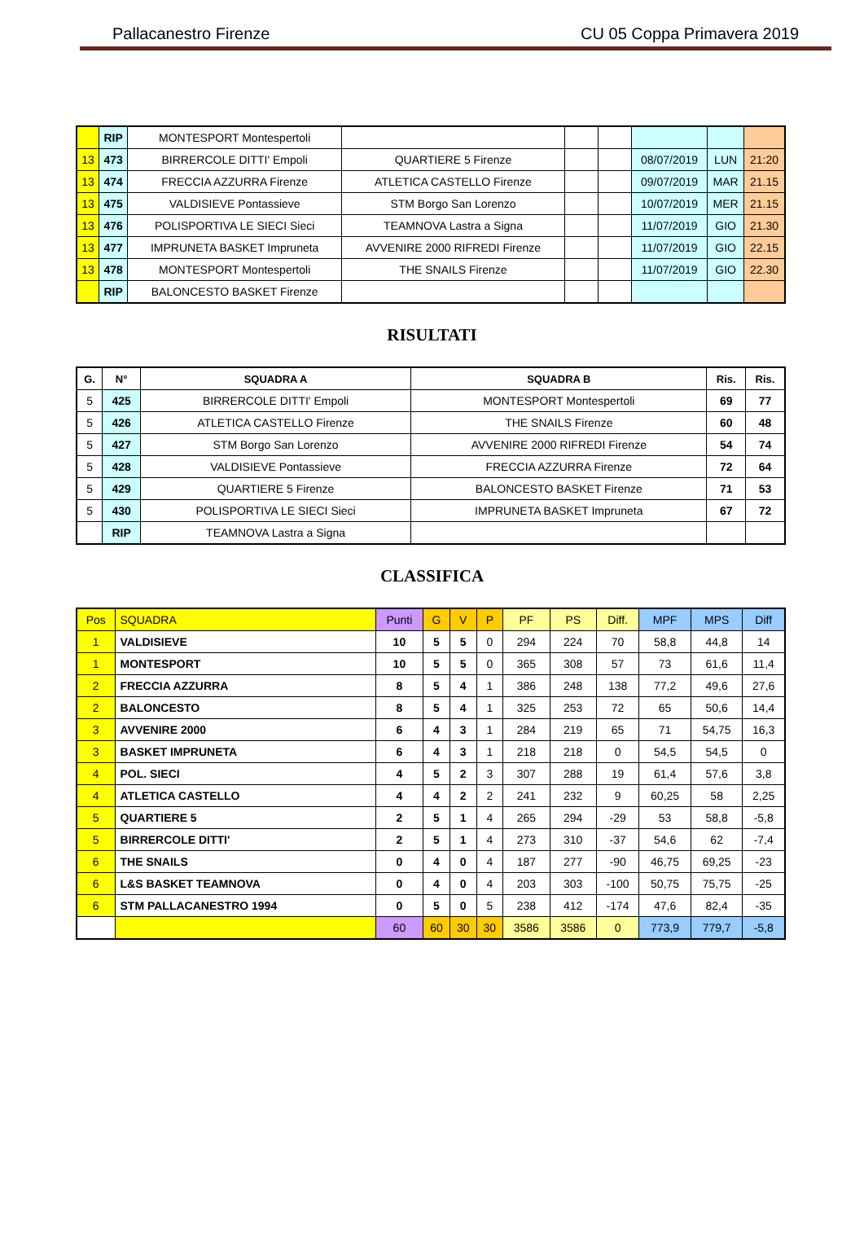Pallacanestro Firenze CU 05 Coppa Primavera 2019
| | RIP | MONTESPORT Montespertoli | | | | | | |
| 13 | 473 | BIRRERCOLE DITTI' Empoli | QUARTIERE 5 Firenze | | | 08/07/2019 | LUN | 21:20 |
| 13 | 474 | FRECCIA AZZURRA Firenze | ATLETICA CASTELLO Firenze | | | 09/07/2019 | MAR | 21.15 |
| 13 | 475 | VALDISIEVE Pontassieve | STM Borgo San Lorenzo | | | 10/07/2019 | MER | 21.15 |
| 13 | 476 | POLISPORTIVA LE SIECI Sieci | TEAMNOVA Lastra a Signa | | | 11/07/2019 | GIO | 21.30 |
| 13 | 477 | IMPRUNETA BASKET Impruneta | AVVENIRE 2000 RIFREDI Firenze | | | 11/07/2019 | GIO | 22.15 |
| 13 | 478 | MONTESPORT Montespertoli | THE SNAILS Firenze | | | 11/07/2019 | GIO | 22.30 |
| | RIP | BALONCESTO BASKET Firenze | | | | | | |
RISULTATI
| G. | N° | SQUADRA A | SQUADRA B | Ris. | Ris. |
| --- | --- | --- | --- | --- | --- |
| 5 | 425 | BIRRERCOLE DITTI' Empoli | MONTESPORT Montespertoli | 69 | 77 |
| 5 | 426 | ATLETICA CASTELLO Firenze | THE SNAILS Firenze | 60 | 48 |
| 5 | 427 | STM Borgo San Lorenzo | AVVENIRE 2000 RIFREDI Firenze | 54 | 74 |
| 5 | 428 | VALDISIEVE Pontassieve | FRECCIA AZZURRA Firenze | 72 | 64 |
| 5 | 429 | QUARTIERE 5 Firenze | BALONCESTO BASKET Firenze | 71 | 53 |
| 5 | 430 | POLISPORTIVA LE SIECI Sieci | IMPRUNETA BASKET Impruneta | 67 | 72 |
| | RIP | TEAMNOVA Lastra a Signa | | | |
CLASSIFICA
| Pos | SQUADRA | Punti | G | V | P | PF | PS | Diff. | MPF | MPS | Diff |
| --- | --- | --- | --- | --- | --- | --- | --- | --- | --- | --- | --- |
| 1 | VALDISIEVE | 10 | 5 | 5 | 0 | 294 | 224 | 70 | 58,8 | 44,8 | 14 |
| 1 | MONTESPORT | 10 | 5 | 5 | 0 | 365 | 308 | 57 | 73 | 61,6 | 11,4 |
| 2 | FRECCIA AZZURRA | 8 | 5 | 4 | 1 | 386 | 248 | 138 | 77,2 | 49,6 | 27,6 |
| 2 | BALONCESTO | 8 | 5 | 4 | 1 | 325 | 253 | 72 | 65 | 50,6 | 14,4 |
| 3 | AVVENIRE 2000 | 6 | 4 | 3 | 1 | 284 | 219 | 65 | 71 | 54,75 | 16,3 |
| 3 | BASKET IMPRUNETA | 6 | 4 | 3 | 1 | 218 | 218 | 0 | 54,5 | 54,5 | 0 |
| 4 | POL. SIECI | 4 | 5 | 2 | 3 | 307 | 288 | 19 | 61,4 | 57,6 | 3,8 |
| 4 | ATLETICA CASTELLO | 4 | 4 | 2 | 2 | 241 | 232 | 9 | 60,25 | 58 | 2,25 |
| 5 | QUARTIERE 5 | 2 | 5 | 1 | 4 | 265 | 294 | -29 | 53 | 58,8 | -5,8 |
| 5 | BIRRERCOLE DITTI' | 2 | 5 | 1 | 4 | 273 | 310 | -37 | 54,6 | 62 | -7,4 |
| 6 | THE SNAILS | 0 | 4 | 0 | 4 | 187 | 277 | -90 | 46,75 | 69,25 | -23 |
| 6 | L&S BASKET TEAMNOVA | 0 | 4 | 0 | 4 | 203 | 303 | -100 | 50,75 | 75,75 | -25 |
| 6 | STM PALLACANESTRO 1994 | 0 | 5 | 0 | 5 | 238 | 412 | -174 | 47,6 | 82,4 | -35 |
| | | 60 | 60 | 30 | 30 | 3586 | 3586 | 0 | 773,9 | 779,7 | -5,8 |